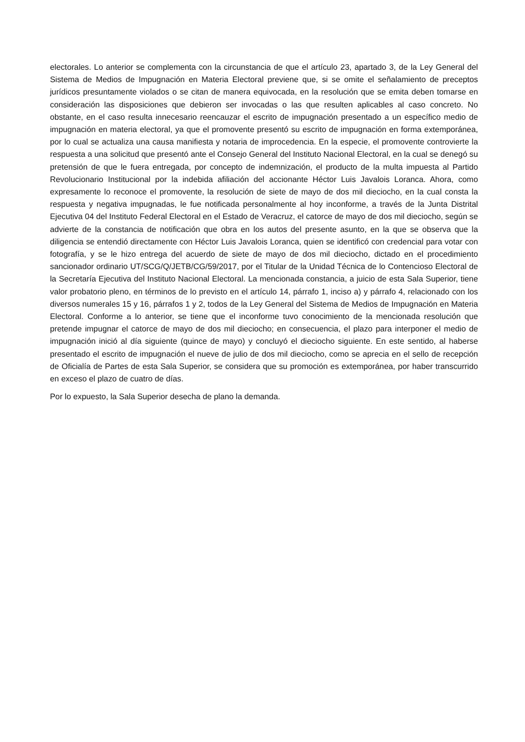electorales. Lo anterior se complementa con la circunstancia de que el artículo 23, apartado 3, de la Ley General del Sistema de Medios de Impugnación en Materia Electoral previene que, si se omite el señalamiento de preceptos jurídicos presuntamente violados o se citan de manera equivocada, en la resolución que se emita deben tomarse en consideración las disposiciones que debieron ser invocadas o las que resulten aplicables al caso concreto. No obstante, en el caso resulta innecesario reencauzar el escrito de impugnación presentado a un específico medio de impugnación en materia electoral, ya que el promovente presentó su escrito de impugnación en forma extemporánea, por lo cual se actualiza una causa manifiesta y notaria de improcedencia. En la especie, el promovente controvierte la respuesta a una solicitud que presentó ante el Consejo General del Instituto Nacional Electoral, en la cual se denegó su pretensión de que le fuera entregada, por concepto de indemnización, el producto de la multa impuesta al Partido Revolucionario Institucional por la indebida afiliación del accionante Héctor Luis Javalois Loranca. Ahora, como expresamente lo reconoce el promovente, la resolución de siete de mayo de dos mil dieciocho, en la cual consta la respuesta y negativa impugnadas, le fue notificada personalmente al hoy inconforme, a través de la Junta Distrital Ejecutiva 04 del Instituto Federal Electoral en el Estado de Veracruz, el catorce de mayo de dos mil dieciocho, según se advierte de la constancia de notificación que obra en los autos del presente asunto, en la que se observa que la diligencia se entendió directamente con Héctor Luis Javalois Loranca, quien se identificó con credencial para votar con fotografía, y se le hizo entrega del acuerdo de siete de mayo de dos mil dieciocho, dictado en el procedimiento sancionador ordinario UT/SCG/Q/JETB/CG/59/2017, por el Titular de la Unidad Técnica de lo Contencioso Electoral de la Secretaría Ejecutiva del Instituto Nacional Electoral. La mencionada constancia, a juicio de esta Sala Superior, tiene valor probatorio pleno, en términos de lo previsto en el artículo 14, párrafo 1, inciso a) y párrafo 4, relacionado con los diversos numerales 15 y 16, párrafos 1 y 2, todos de la Ley General del Sistema de Medios de Impugnación en Materia Electoral. Conforme a lo anterior, se tiene que el inconforme tuvo conocimiento de la mencionada resolución que pretende impugnar el catorce de mayo de dos mil dieciocho; en consecuencia, el plazo para interponer el medio de impugnación inició al día siguiente (quince de mayo) y concluyó el dieciocho siguiente. En este sentido, al haberse presentado el escrito de impugnación el nueve de julio de dos mil dieciocho, como se aprecia en el sello de recepción de Oficialía de Partes de esta Sala Superior, se considera que su promoción es extemporánea, por haber transcurrido en exceso el plazo de cuatro de días.
Por lo expuesto, la Sala Superior desecha de plano la demanda.